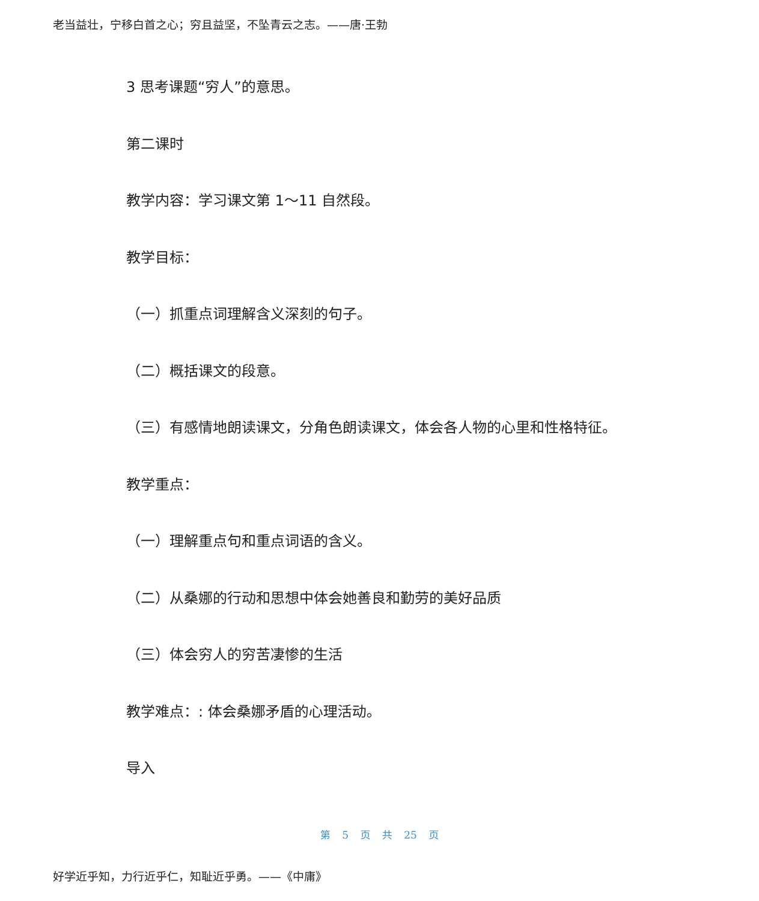老当益壮，宁移白首之心；穷且益坚，不坠青云之志。——唐·王勃
3 思考课题“穷人”的意思。
第二课时
教学内容：学习课文第 1～11 自然段。
教学目标：
（一）抓重点词理解含义深刻的句子。
（二）概括课文的段意。
（三）有感情地朗读课文，分角色朗读课文，体会各人物的心里和性格特征。
教学重点：
（一）理解重点句和重点词语的含义。
（二）从桑娜的行动和思想中体会她善良和勤劳的美好品质
（三）体会穷人的穷苦凄惨的生活
教学难点：: 体会桑娜矛盾的心理活动。
导入
第 5 页 共 25 页
好学近乎知，力行近乎仁，知耻近乎勇。——《中庸》